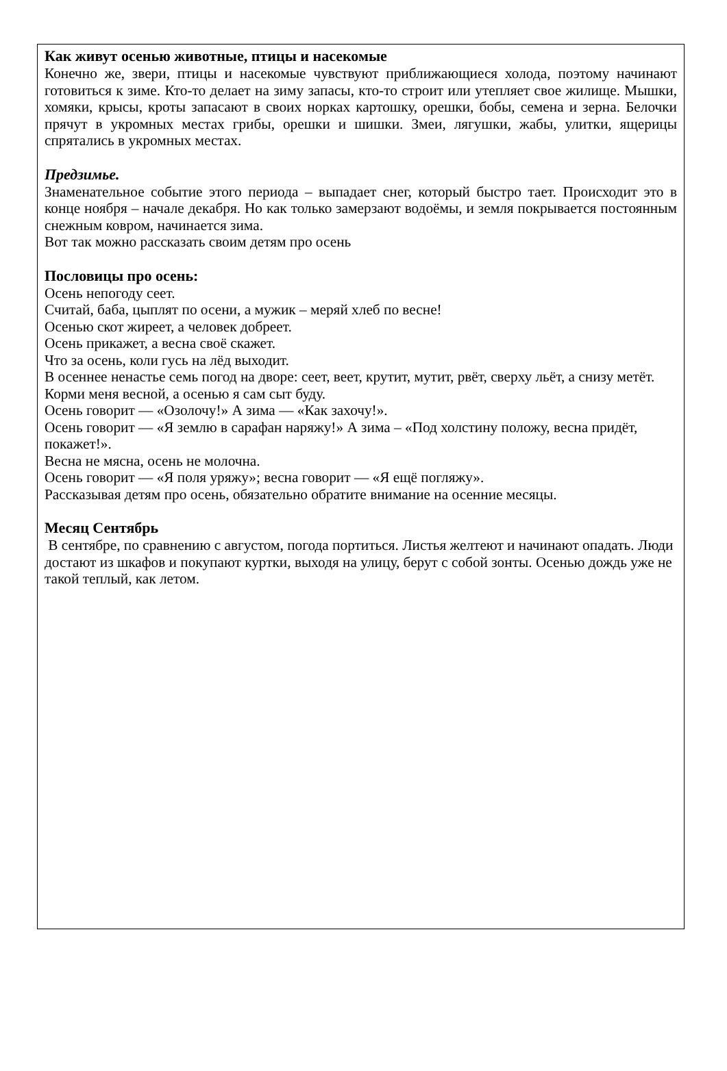Как живут осенью животные, птицы и насекомые
Конечно же, звери, птицы и насекомые чувствуют приближающиеся холода, поэтому начинают готовиться к зиме. Кто-то делает на зиму запасы, кто-то строит или утепляет свое жилище. Мышки, хомяки, крысы, кроты запасают в своих норках картошку, орешки, бобы, семена и зерна. Белочки прячут в укромных местах грибы, орешки и шишки. Змеи, лягушки, жабы, улитки, ящерицы спрятались в укромных местах.
Предзимье.
Знаменательное событие этого периода – выпадает снег, который быстро тает. Происходит это в конце ноября – начале декабря. Но как только замерзают водоёмы, и земля покрывается постоянным снежным ковром, начинается зима.
Вот так можно рассказать своим детям про осень
Пословицы про осень:
Осень непогоду сеет.
Считай, баба, цыплят по осени, а мужик – меряй хлеб по весне!
Осенью скот жиреет, а человек добреет.
Осень прикажет, а весна своё скажет.
Что за осень, коли гусь на лёд выходит.
В осеннее ненастье семь погод на дворе: сеет, веет, крутит, мутит, рвёт, сверху льёт, а снизу метёт.
Корми меня весной, а осенью я сам сыт буду.
Осень говорит — «Озолочу!» А зима — «Как захочу!».
Осень говорит — «Я землю в сарафан наряжу!» А зима – «Под холстину положу, весна придёт, покажет!».
Весна не мясна, осень не молочна.
Осень говорит — «Я поля уряжу»; весна говорит — «Я ещё погляжу».
Рассказывая детям про осень, обязательно обратите внимание на осенние месяцы.
Месяц Сентябрь
В сентябре, по сравнению с августом, погода портиться. Листья желтеют и начинают опадать. Люди достают из шкафов и покупают куртки, выходя на улицу, берут с собой зонты. Осенью дождь уже не такой теплый, как летом.